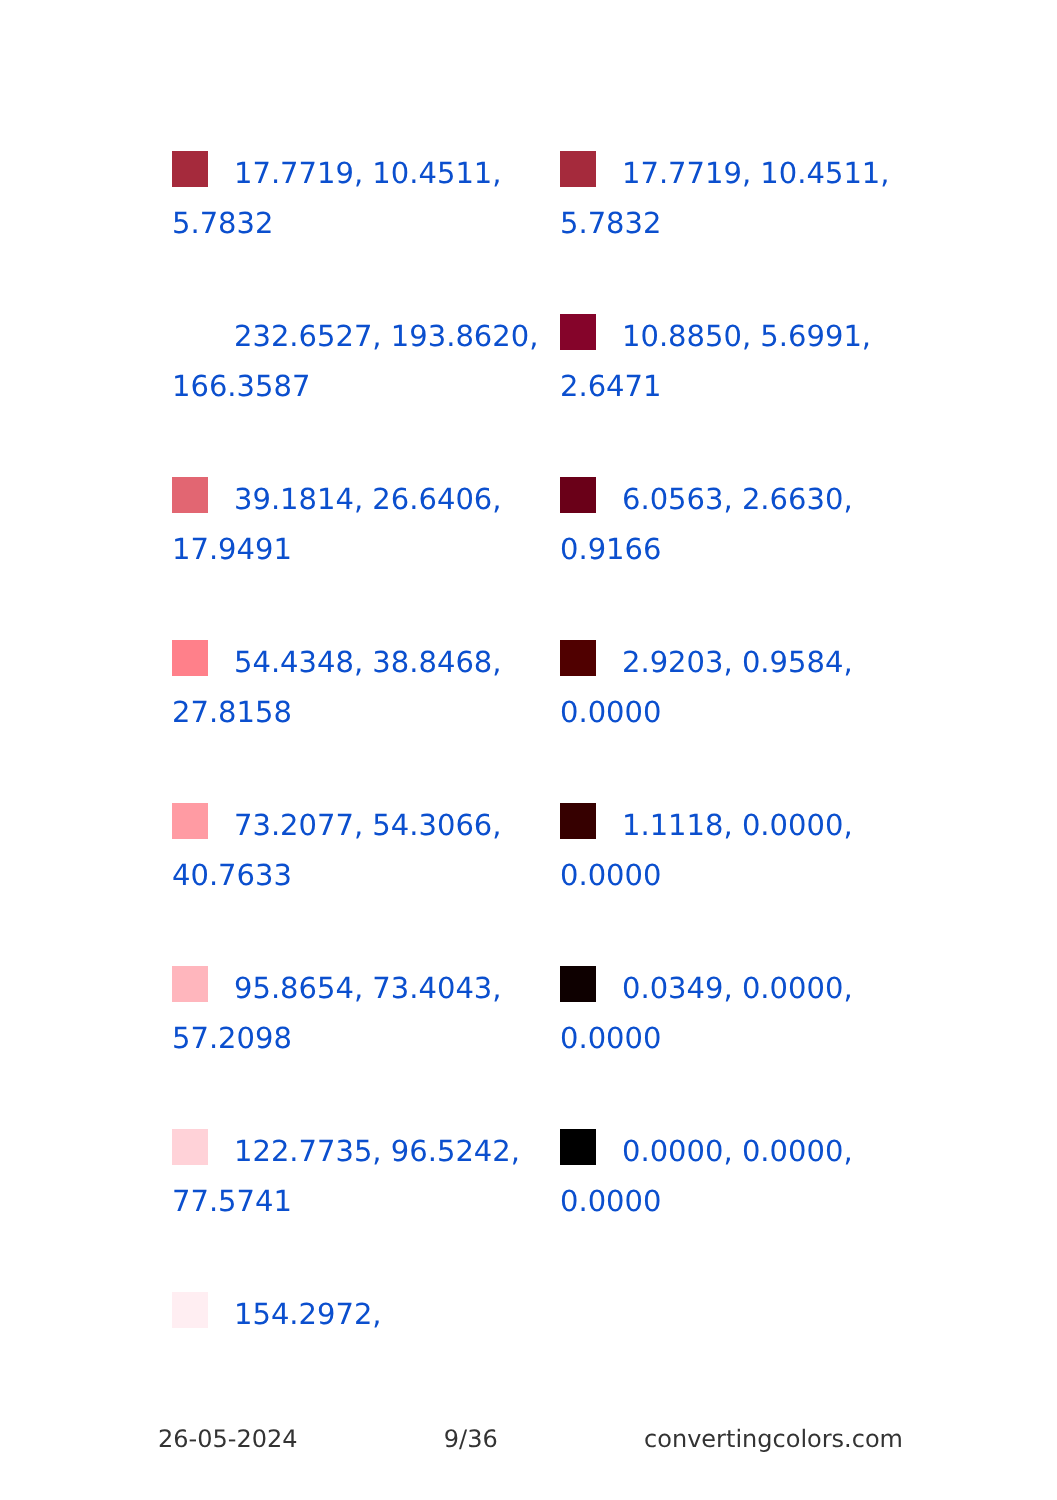17.7719, 10.4511, 5.7832
17.7719, 10.4511, 5.7832
232.6527, 193.8620, 166.3587
10.8850, 5.6991, 2.6471
39.1814, 26.6406, 17.9491
6.0563, 2.6630, 0.9166
54.4348, 38.8468, 27.8158
2.9203, 0.9584, 0.0000
73.2077, 54.3066, 40.7633
1.1118, 0.0000, 0.0000
95.8654, 73.4043, 57.2098
0.0349, 0.0000, 0.0000
122.7735, 96.5242, 77.5741
0.0000, 0.0000, 0.0000
154.2972,
26-05-2024 9/36 convertingcolors.com